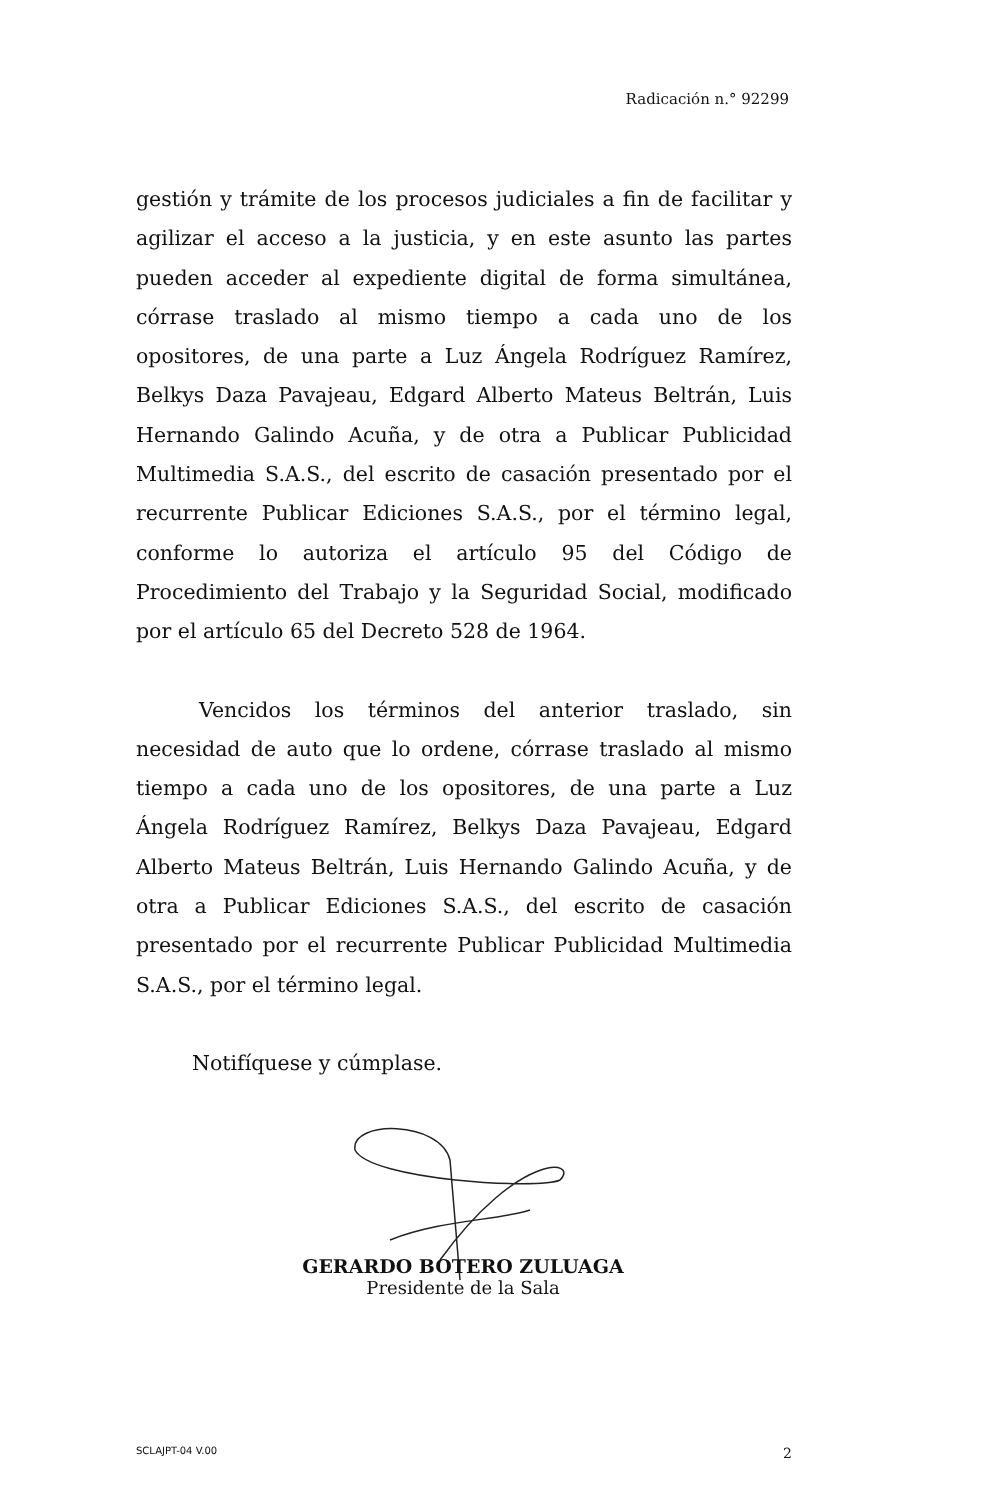Radicación n.° 92299
gestión y trámite de los procesos judiciales a fin de facilitar y agilizar el acceso a la justicia, y en este asunto las partes pueden acceder al expediente digital de forma simultánea, córrase traslado al mismo tiempo a cada uno de los opositores, de una parte a Luz Ángela Rodríguez Ramírez, Belkys Daza Pavajeau, Edgard Alberto Mateus Beltrán, Luis Hernando Galindo Acuña, y de otra a Publicar Publicidad Multimedia S.A.S., del escrito de casación presentado por el recurrente Publicar Ediciones S.A.S., por el término legal, conforme lo autoriza el artículo 95 del Código de Procedimiento del Trabajo y la Seguridad Social, modificado por el artículo 65 del Decreto 528 de 1964.
Vencidos los términos del anterior traslado, sin necesidad de auto que lo ordene, córrase traslado al mismo tiempo a cada uno de los opositores, de una parte a Luz Ángela Rodríguez Ramírez, Belkys Daza Pavajeau, Edgard Alberto Mateus Beltrán, Luis Hernando Galindo Acuña, y de otra a Publicar Ediciones S.A.S., del escrito de casación presentado por el recurrente Publicar Publicidad Multimedia S.A.S., por el término legal.
Notifíquese y cúmplase.
GERARDO BOTERO ZULUAGA
Presidente de la Sala
SCLAJPT-04 V.00 2